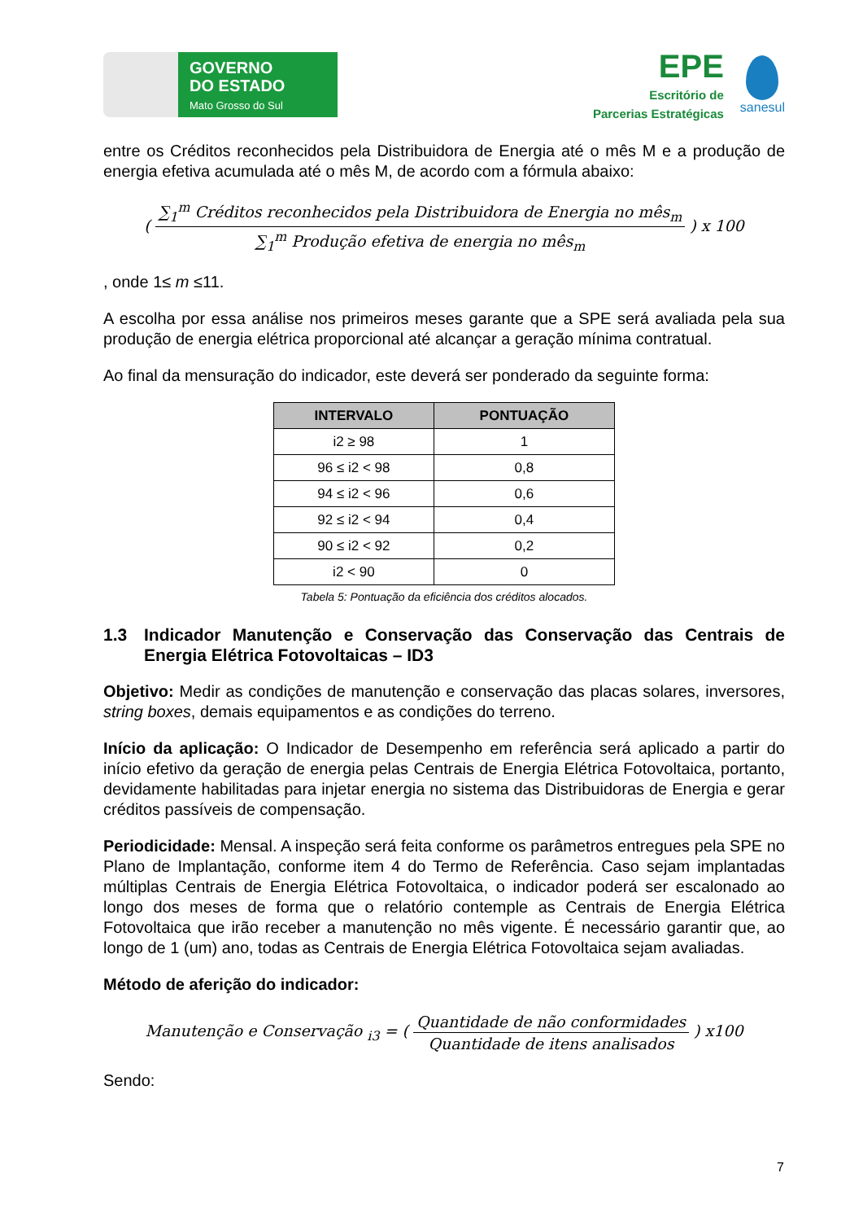GOVERNO
DO ESTADO
Mato Grosso do Sul
EPE
Escritório de
Parcerias Estratégicas
sanesul
entre os Créditos reconhecidos pela Distribuidora de Energia até o mês M e a produção de energia efetiva acumulada até o mês M, de acordo com a fórmula abaixo:
(
∑<sub>1</sub><sup>m</sup> Créditos reconhecidos pela Distribuidora de Energia no mês<sub>m</sub> ∑<sub>1</sub><sup>m</sup> Produção efetiva de energia no mês<sub>m</sub>
) x 100
, onde 1≤ m ≤11.
A escolha por essa análise nos primeiros meses garante que a SPE será avaliada pela sua produção de energia elétrica proporcional até alcançar a geração mínima contratual.
Ao final da mensuração do indicador, este deverá ser ponderado da seguinte forma:
| INTERVALO | PONTUAÇÃO |
| --- | --- |
| i2 ≥ 98 | 1 |
| 96 ≤ i2 < 98 | 0,8 |
| 94 ≤ i2 < 96 | 0,6 |
| 92 ≤ i2 < 94 | 0,4 |
| 90 ≤ i2 < 92 | 0,2 |
| i2 < 90 | 0 |
Tabela 5: Pontuação da eficiência dos créditos alocados.
1.3 Indicador Manutenção e Conservação das Conservação das Centrais de Energia Elétrica Fotovoltaicas – ID3
Objetivo: Medir as condições de manutenção e conservação das placas solares, inversores, string boxes, demais equipamentos e as condições do terreno.
Início da aplicação: O Indicador de Desempenho em referência será aplicado a partir do início efetivo da geração de energia pelas Centrais de Energia Elétrica Fotovoltaica, portanto, devidamente habilitadas para injetar energia no sistema das Distribuidoras de Energia e gerar créditos passíveis de compensação.
Periodicidade: Mensal. A inspeção será feita conforme os parâmetros entregues pela SPE no Plano de Implantação, conforme item 4 do Termo de Referência. Caso sejam implantadas múltiplas Centrais de Energia Elétrica Fotovoltaica, o indicador poderá ser escalonado ao longo dos meses de forma que o relatório contemple as Centrais de Energia Elétrica Fotovoltaica que irão receber a manutenção no mês vigente. É necessário garantir que, ao longo de 1 (um) ano, todas as Centrais de Energia Elétrica Fotovoltaica sejam avaliadas.
Método de aferição do indicador:
Manutenção e Conservação <sub>i3</sub> = (
Quantidade de não conformidades Quantidade de itens analisados
) x100
Sendo:
7